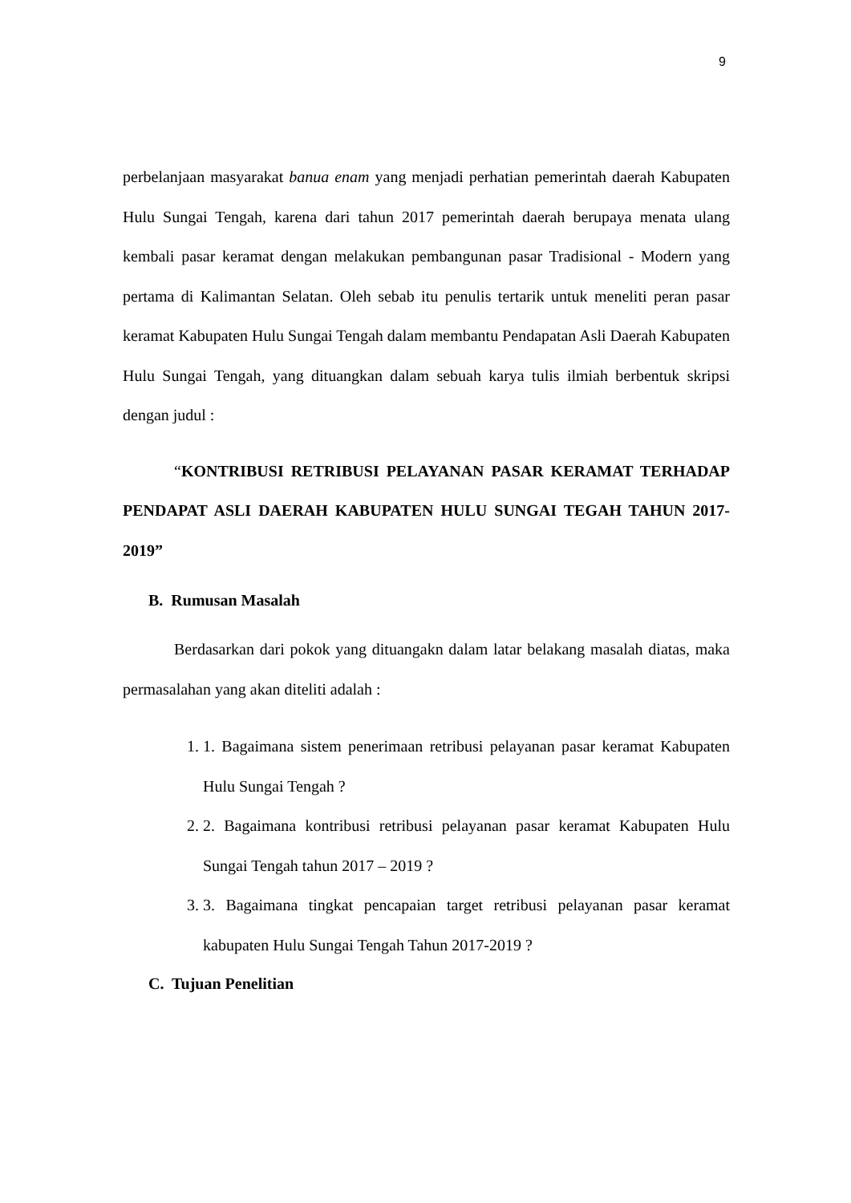9
perbelanjaan masyarakat banua enam yang menjadi perhatian pemerintah daerah Kabupaten Hulu Sungai Tengah, karena dari tahun 2017 pemerintah daerah berupaya menata ulang kembali pasar keramat dengan melakukan pembangunan pasar Tradisional - Modern yang pertama di Kalimantan Selatan. Oleh sebab itu penulis tertarik untuk meneliti peran pasar keramat Kabupaten Hulu Sungai Tengah dalam membantu Pendapatan Asli Daerah Kabupaten Hulu Sungai Tengah, yang dituangkan dalam sebuah karya tulis ilmiah berbentuk skripsi dengan judul :
“KONTRIBUSI RETRIBUSI PELAYANAN PASAR KERAMAT TERHADAP PENDAPAT ASLI DAERAH KABUPATEN HULU SUNGAI TEGAH TAHUN 2017-2019”
B. Rumusan Masalah
Berdasarkan dari pokok yang dituangakn dalam latar belakang masalah diatas, maka permasalahan yang akan diteliti adalah :
1. 1. Bagaimana sistem penerimaan retribusi pelayanan pasar keramat Kabupaten Hulu Sungai Tengah ?
2. 2. Bagaimana kontribusi retribusi pelayanan pasar keramat Kabupaten Hulu Sungai Tengah tahun 2017 – 2019 ?
3. 3. Bagaimana tingkat pencapaian target retribusi pelayanan pasar keramat kabupaten Hulu Sungai Tengah Tahun 2017-2019 ?
C. Tujuan Penelitian